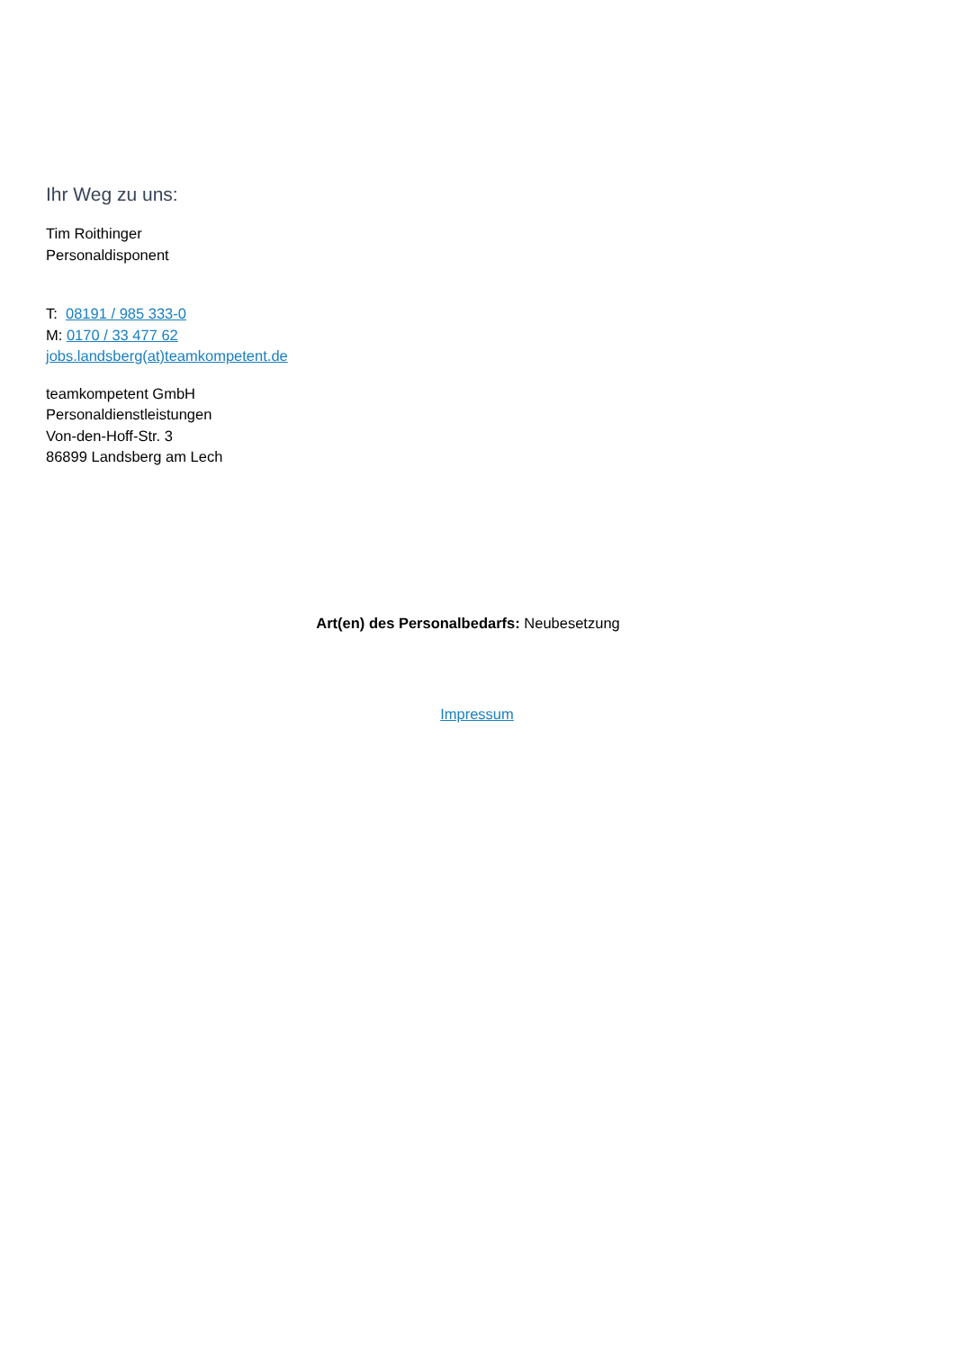Ihr Weg zu uns:
Tim Roithinger
Personaldisponent
T: 08191 / 985 333-0
M: 0170 / 33 477 62
jobs.landsberg(at)teamkompetent.de
teamkompetent GmbH
Personaldienstleistungen
Von-den-Hoff-Str. 3
86899 Landsberg am Lech
Art(en) des Personalbedarfs: Neubesetzung
Impressum